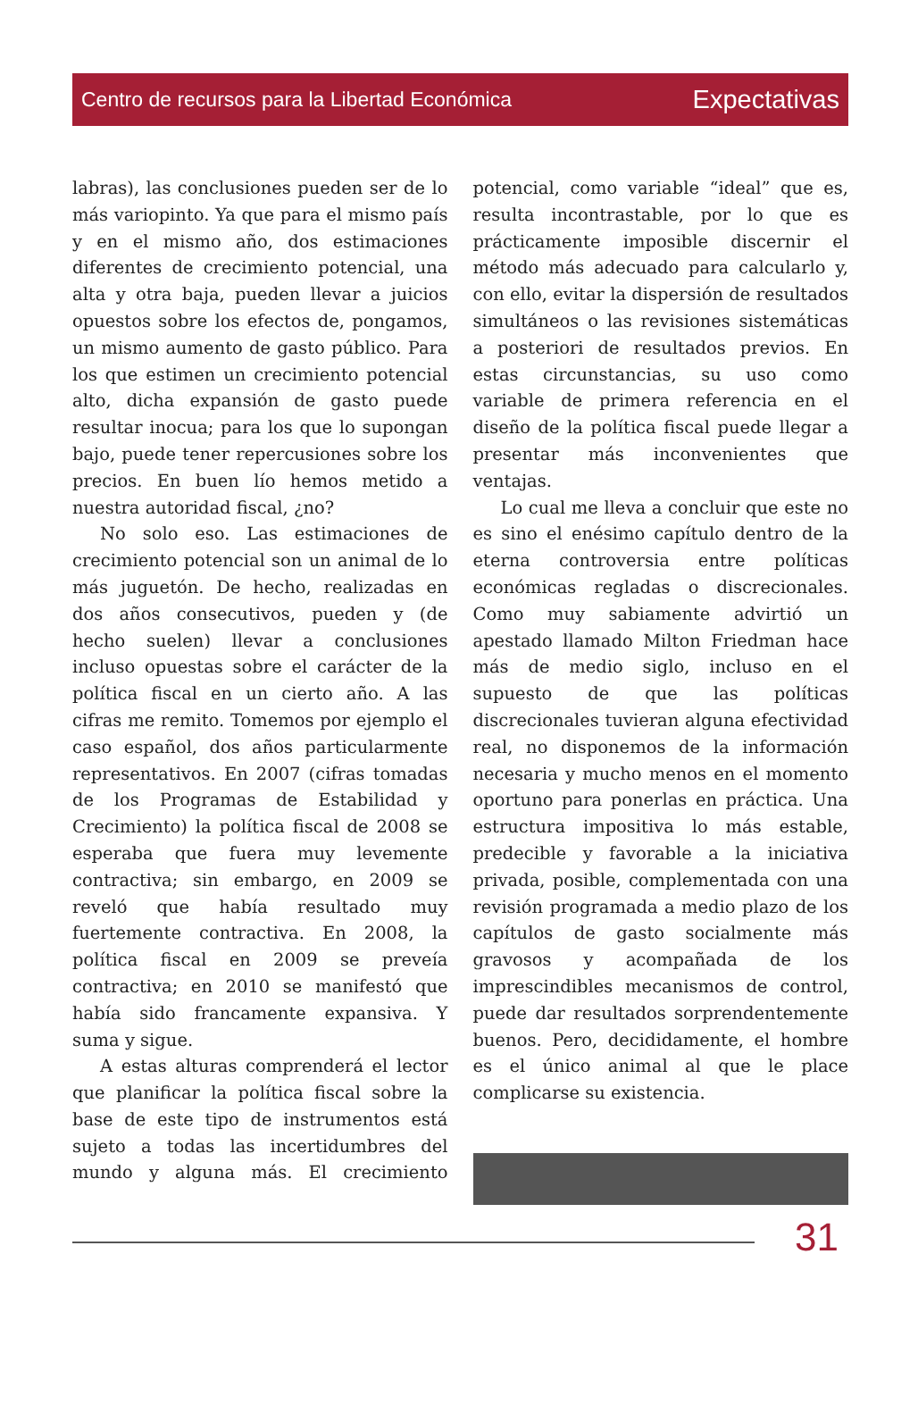Centro de recursos para la Libertad Económica Expectativas
labras), las conclusiones pueden ser de lo más variopinto. Ya que para el mismo país y en el mismo año, dos estimaciones diferentes de crecimiento potencial, una alta y otra baja, pueden llevar a juicios opuestos sobre los efectos de, pongamos, un mismo aumento de gasto público. Para los que estimen un crecimiento potencial alto, dicha expansión de gasto puede resultar inocua; para los que lo supongan bajo, puede tener repercusiones sobre los precios. En buen lío hemos metido a nuestra autoridad fiscal, ¿no?
No solo eso. Las estimaciones de crecimiento potencial son un animal de lo más juguetón. De hecho, realizadas en dos años consecutivos, pueden y (de hecho suelen) llevar a conclusiones incluso opuestas sobre el carácter de la política fiscal en un cierto año. A las cifras me remito. Tomemos por ejemplo el caso español, dos años particularmente representativos. En 2007 (cifras tomadas de los Programas de Estabilidad y Crecimiento) la política fiscal de 2008 se esperaba que fuera muy levemente contractiva; sin embargo, en 2009 se reveló que había resultado muy fuertemente contractiva. En 2008, la política fiscal en 2009 se preveía contractiva; en 2010 se manifestó que había sido francamente expansiva. Y suma y sigue.
A estas alturas comprenderá el lector que planificar la política fiscal sobre la base de este tipo de instrumentos está sujeto a todas las incertidumbres del mundo y alguna más. El crecimiento potencial, como variable “ideal” que es, resulta incontrastable, por lo que es prácticamente imposible discernir el método más adecuado para calcularlo y, con ello, evitar la dispersión de resultados simultáneos o las revisiones sistemáticas a posteriori de resultados previos. En estas circunstancias, su uso como variable de primera referencia en el diseño de la política fiscal puede llegar a presentar más inconvenientes que ventajas.
Lo cual me lleva a concluir que este no es sino el enésimo capítulo dentro de la eterna controversia entre políticas económicas regladas o discrecionales. Como muy sabiamente advirtió un apestado llamado Milton Friedman hace más de medio siglo, incluso en el supuesto de que las políticas discrecionales tuvieran alguna efectividad real, no disponemos de la información necesaria y mucho menos en el momento oportuno para ponerlas en práctica. Una estructura impositiva lo más estable, predecible y favorable a la iniciativa privada, posible, complementada con una revisión programada a medio plazo de los capítulos de gasto socialmente más gravosos y acompañada de los imprescindibles mecanismos de control, puede dar resultados sorprendentemente buenos. Pero, decididamente, el hombre es el único animal al que le place complicarse su existencia.
31